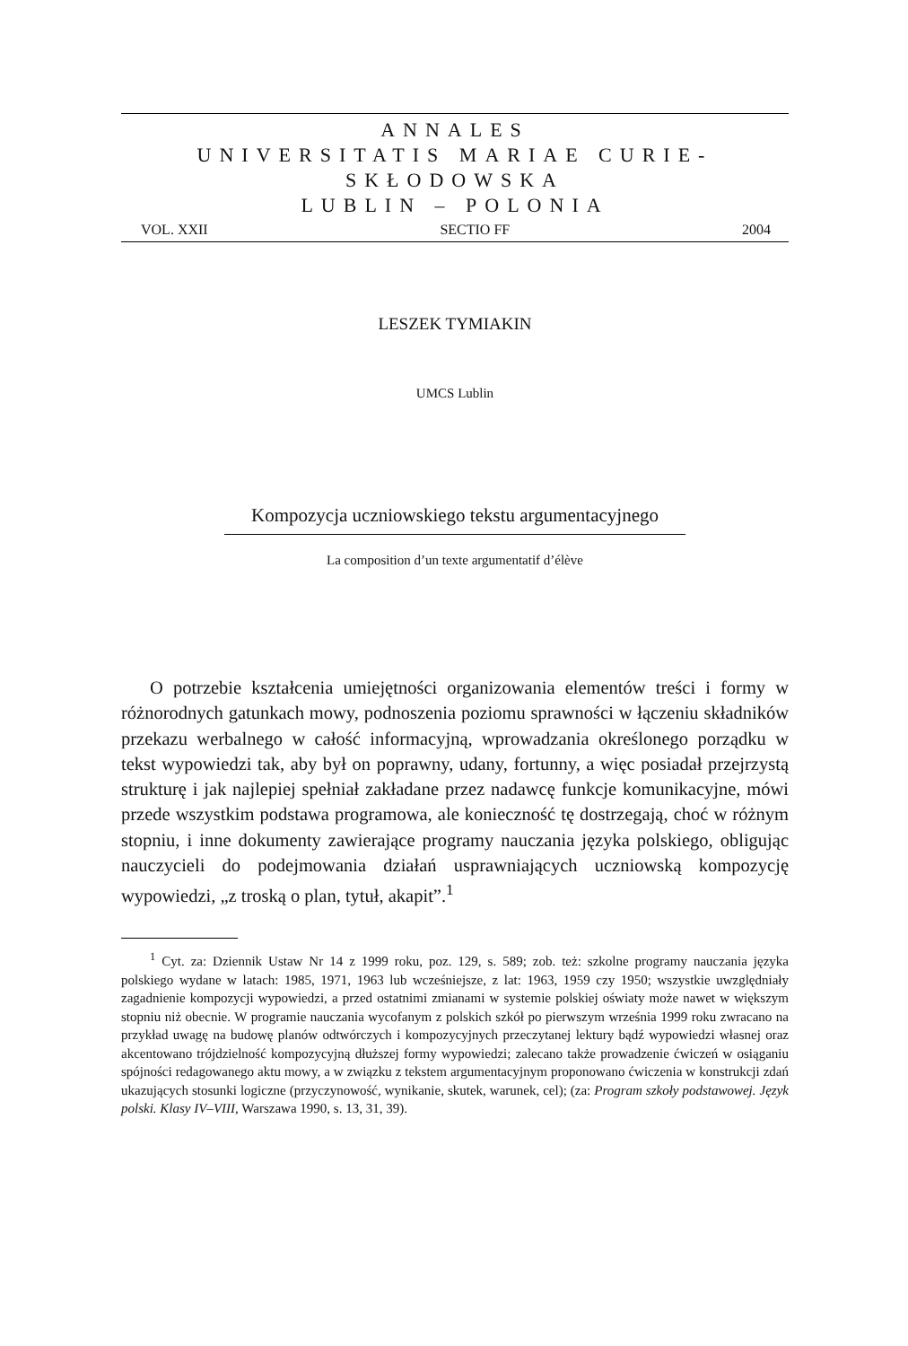ANNALES
UNIVERSITATIS MARIAE CURIE-SKŁODOWSKA
LUBLIN – POLONIA
VOL. XXII SECTIO FF 2004
LESZEK TYMIAKIN
UMCS Lublin
Kompozycja uczniowskiego tekstu argumentacyjnego
La composition d’un texte argumentatif d’élève
O potrzebie kształcenia umiejętności organizowania elementów treści i formy w różnorodnych gatunkach mowy, podnoszenia poziomu sprawności w łączeniu składników przekazu werbalnego w całość informacyjną, wprowadzania określonego porządku w tekst wypowiedzi tak, aby był on poprawny, udany, fortunny, a więc posiadał przejrzystą strukturę i jak najlepiej spełniał zakładane przez nadawcę funkcje komunikacyjne, mówi przede wszystkim podstawa programowa, ale konieczność tę dostrzegają, choć w różnym stopniu, i inne dokumenty zawierające programy nauczania języka polskiego, obligując nauczycieli do podejmowania działań usprawniających uczniowską kompozycję wypowiedzi, „z troską o plan, tytuł, akapit”.<sup>1</sup>
<sup>1</sup> Cyt. za: Dziennik Ustaw Nr 14 z 1999 roku, poz. 129, s. 589; zob. też: szkolne programy nauczania języka polskiego wydane w latach: 1985, 1971, 1963 lub wcześniejsze, z lat: 1963, 1959 czy 1950; wszystkie uwzględniały zagadnienie kompozycji wypowiedzi, a przed ostatnimi zmianami w systemie polskiej oświaty może nawet w większym stopniu niż obecnie. W programie nauczania wycofanym z polskich szkół po pierwszym września 1999 roku zwracano na przykład uwagę na budowę planów odtwórczych i kompozycyjnych przeczytanej lektury bądź wypowiedzi własnej oraz akcentowano trójdzielność kompozycyjną dłuższej formy wypowiedzi; zalecano także prowadzenie ćwiczeń w osiąganiu spójności redagowanego aktu mowy, a w związku z tekstem argumentacyjnym proponowano ćwiczenia w konstrukcji zdań ukazujących stosunki logiczne (przyczynowość, wynikanie, skutek, warunek, cel); (za: Program szkoły podstawowej. Język polski. Klasy IV–VIII, Warszawa 1990, s. 13, 31, 39).